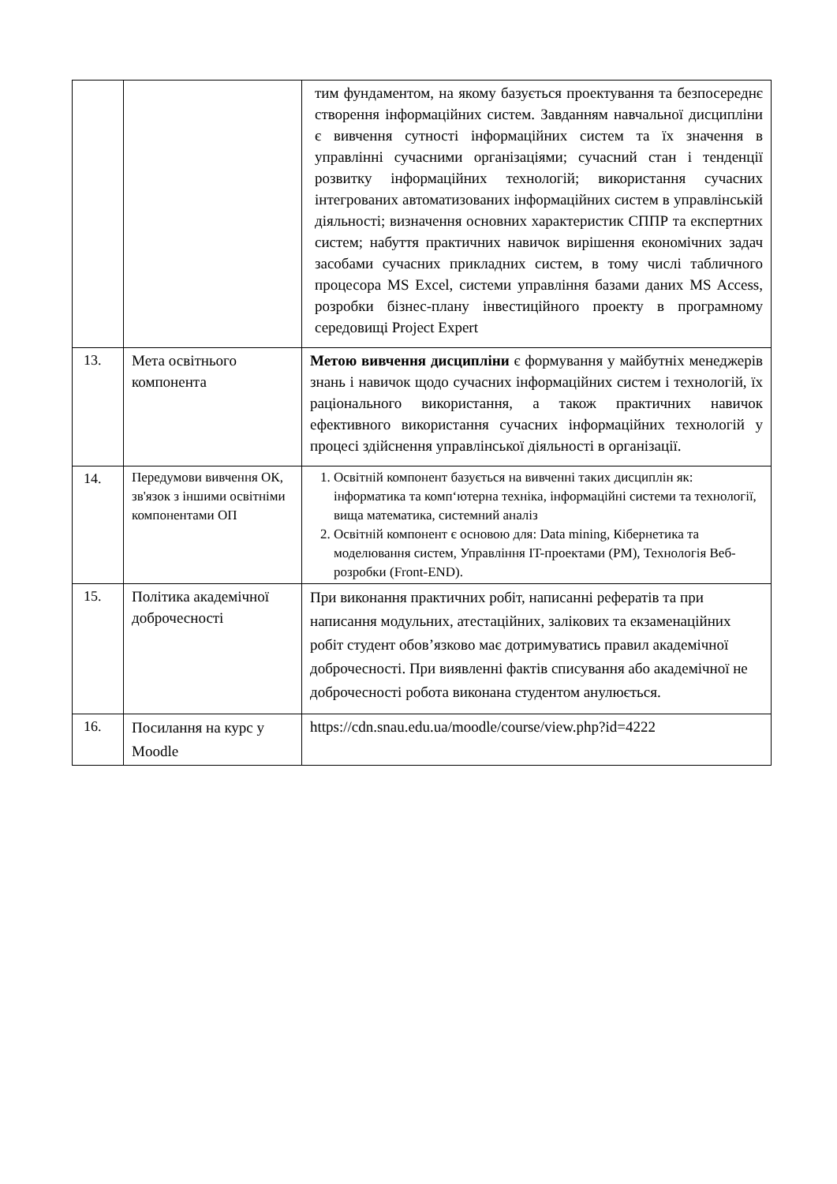| | | тим фундаментом, на якому базується проектування та безпосереднє створення інформаційних систем. Завданням навчальної дисципліни є вивчення сутності інформаційних систем та їх значення в управлінні сучасними організаціями; сучасний стан і тенденції розвитку інформаційних технологій; використання сучасних інтегрованих автоматизованих інформаційних систем в управлінській діяльності; визначення основних характеристик СППР та експертних систем; набуття практичних навичок вирішення економічних задач засобами сучасних прикладних систем, в тому числі табличного процесора MS Excel, системи управління базами даних MS Access, розробки бізнес-плану інвестиційного проекту в програмному середовищі Project Expert |
| 13. | Мета освітнього компонента | Метою вивчення дисципліни є формування у майбутніх менеджерів знань і навичок щодо сучасних інформаційних систем і технологій, їх раціонального використання, а також практичних навичок ефективного використання сучасних інформаційних технологій у процесі здійснення управлінської діяльності в організації. |
| 14. | Передумови вивчення ОК, зв'язок з іншими освітніми компонентами ОП | 1. Освітній компонент базується на вивченні таких дисциплін як: інформатика та комп‘ютерна техніка, інформаційні системи та технології, вища математика, системний аналіз 2. Освітній компонент є основою для: Data mining, Кібернетика та моделювання систем, Управління IT-проектами (PM), Технологія Веб-розробки (Front-END). |
| 15. | Політика академічної доброчесності | При виконання практичних робіт, написанні рефератів та при написання модульних, атестаційних, залікових та екзаменаційних робіт студент обов’язково має дотримуватись правил академічної доброчесності. При виявленні фактів списування або академічної не доброчесності робота виконана студентом анулюється. |
| 16. | Посилання на курс у Moodle | https://cdn.snau.edu.ua/moodle/course/view.php?id=4222 |